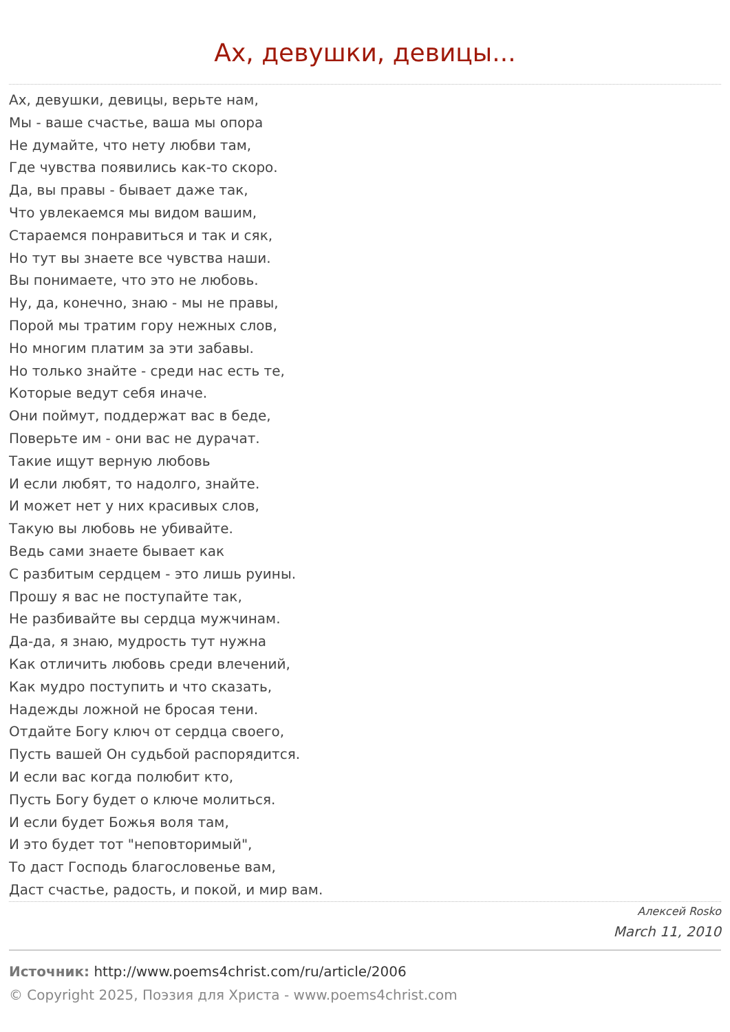Ах, девушки, девицы...
Ах, девушки, девицы, верьте нам,
Мы - ваше счастье, ваша мы опора
Не думайте, что нету любви там,
Где чувства появились как-то скоро.
Да, вы правы - бывает даже так,
Что увлекаемся мы видом вашим,
Стараемся понравиться и так и сяк,
Но тут вы знаете все чувства наши.
Вы понимаете, что это не любовь.
Ну, да, конечно, знаю - мы не правы,
Порой мы тратим гору нежных слов,
Но многим платим за эти забавы.
Но только знайте - среди нас есть те,
Которые ведут себя иначе.
Они поймут, поддержат вас в беде,
Поверьте им - они вас не дурачат.
Такие ищут верную любовь
И если любят, то надолго, знайте.
И может нет у них красивых слов,
Такую вы любовь не убивайте.
Ведь сами знаете бывает как
С разбитым сердцем - это лишь руины.
Прошу я вас не поступайте так,
Не разбивайте вы сердца мужчинам.
Да-да, я знаю, мудрость тут нужна
Как отличить любовь среди влечений,
Как мудро поступить и что сказать,
Надежды ложной не бросая тени.
Отдайте Богу ключ от сердца своего,
Пусть вашей Он судьбой распорядится.
И если вас когда полюбит кто,
Пусть Богу будет о ключе молиться.
И если будет Божья воля там,
И это будет тот "неповторимый",
То даст Господь благословенье вам,
Даст счастье, радость, и покой, и мир вам.
Алексей Rosko
March 11, 2010
Источник: http://www.poems4christ.com/ru/article/2006
© Copyright 2025, Поэзия для Христа - www.poems4christ.com